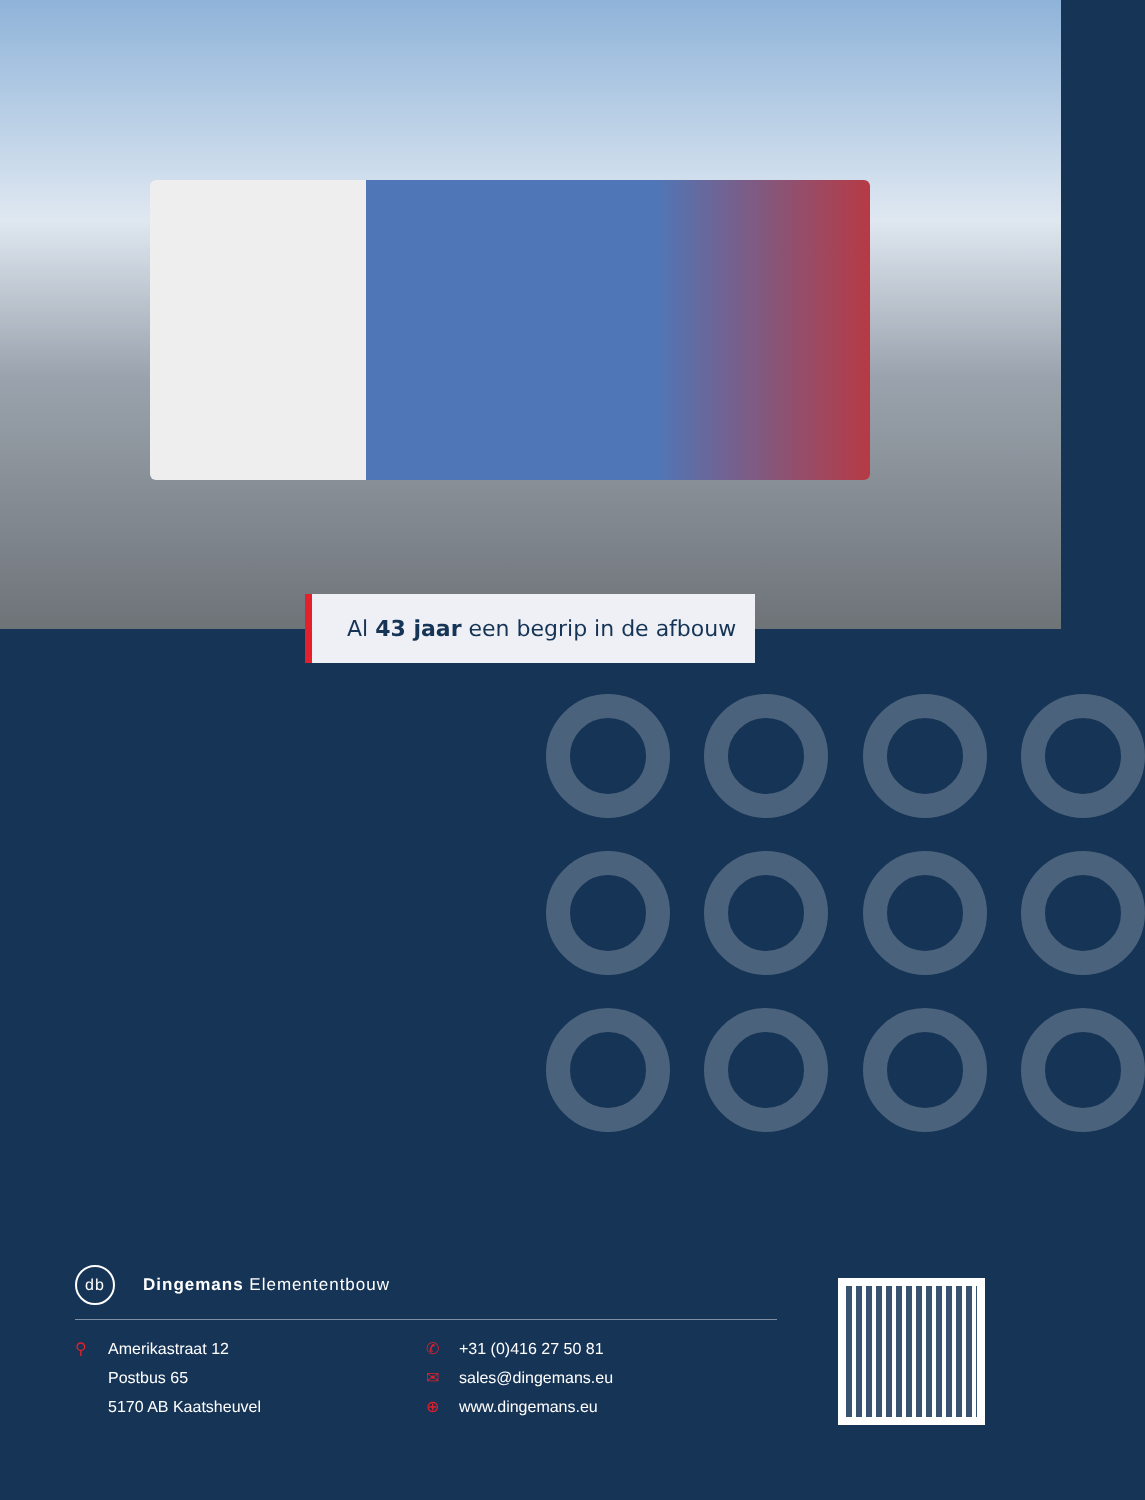Al 43 jaar een begrip in de afbouw
db Dingemans Elemententbouw
⚲ Amerikastraat 12
Postbus 65
5170 AB Kaatsheuvel
✆ +31 (0)416 27 50 81
✉ sales@dingemans.eu
⊕ www.dingemans.eu